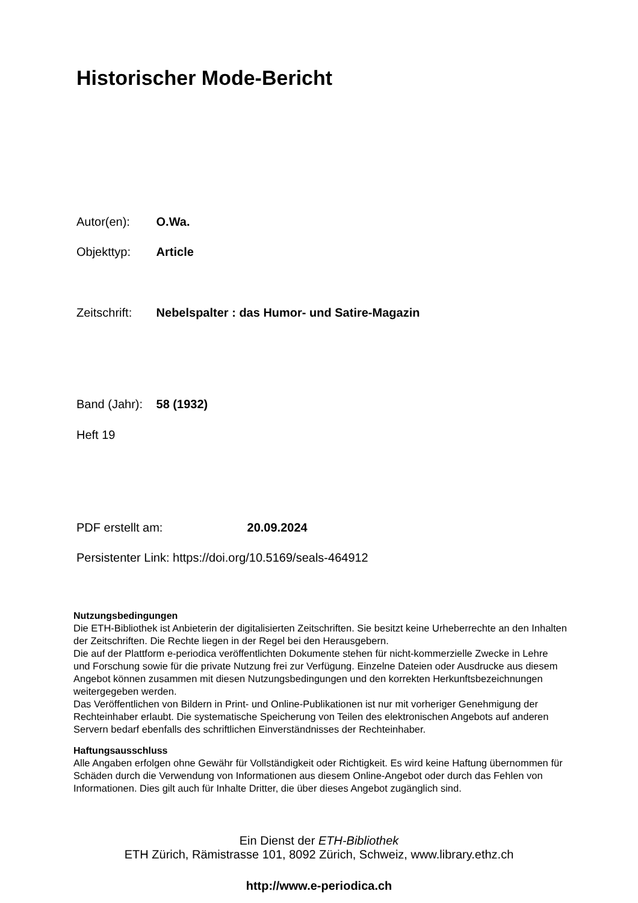Historischer Mode-Bericht
Autor(en): O.Wa.
Objekttyp: Article
Zeitschrift: Nebelspalter : das Humor- und Satire-Magazin
Band (Jahr): 58 (1932)
Heft 19
PDF erstellt am: 20.09.2024
Persistenter Link: https://doi.org/10.5169/seals-464912
Nutzungsbedingungen
Die ETH-Bibliothek ist Anbieterin der digitalisierten Zeitschriften. Sie besitzt keine Urheberrechte an den Inhalten der Zeitschriften. Die Rechte liegen in der Regel bei den Herausgebern.
Die auf der Plattform e-periodica veröffentlichten Dokumente stehen für nicht-kommerzielle Zwecke in Lehre und Forschung sowie für die private Nutzung frei zur Verfügung. Einzelne Dateien oder Ausdrucke aus diesem Angebot können zusammen mit diesen Nutzungsbedingungen und den korrekten Herkunftsbezeichnungen weitergegeben werden.
Das Veröffentlichen von Bildern in Print- und Online-Publikationen ist nur mit vorheriger Genehmigung der Rechteinhaber erlaubt. Die systematische Speicherung von Teilen des elektronischen Angebots auf anderen Servern bedarf ebenfalls des schriftlichen Einverständnisses der Rechteinhaber.
Haftungsausschluss
Alle Angaben erfolgen ohne Gewähr für Vollständigkeit oder Richtigkeit. Es wird keine Haftung übernommen für Schäden durch die Verwendung von Informationen aus diesem Online-Angebot oder durch das Fehlen von Informationen. Dies gilt auch für Inhalte Dritter, die über dieses Angebot zugänglich sind.
Ein Dienst der ETH-Bibliothek
ETH Zürich, Rämistrasse 101, 8092 Zürich, Schweiz, www.library.ethz.ch
http://www.e-periodica.ch